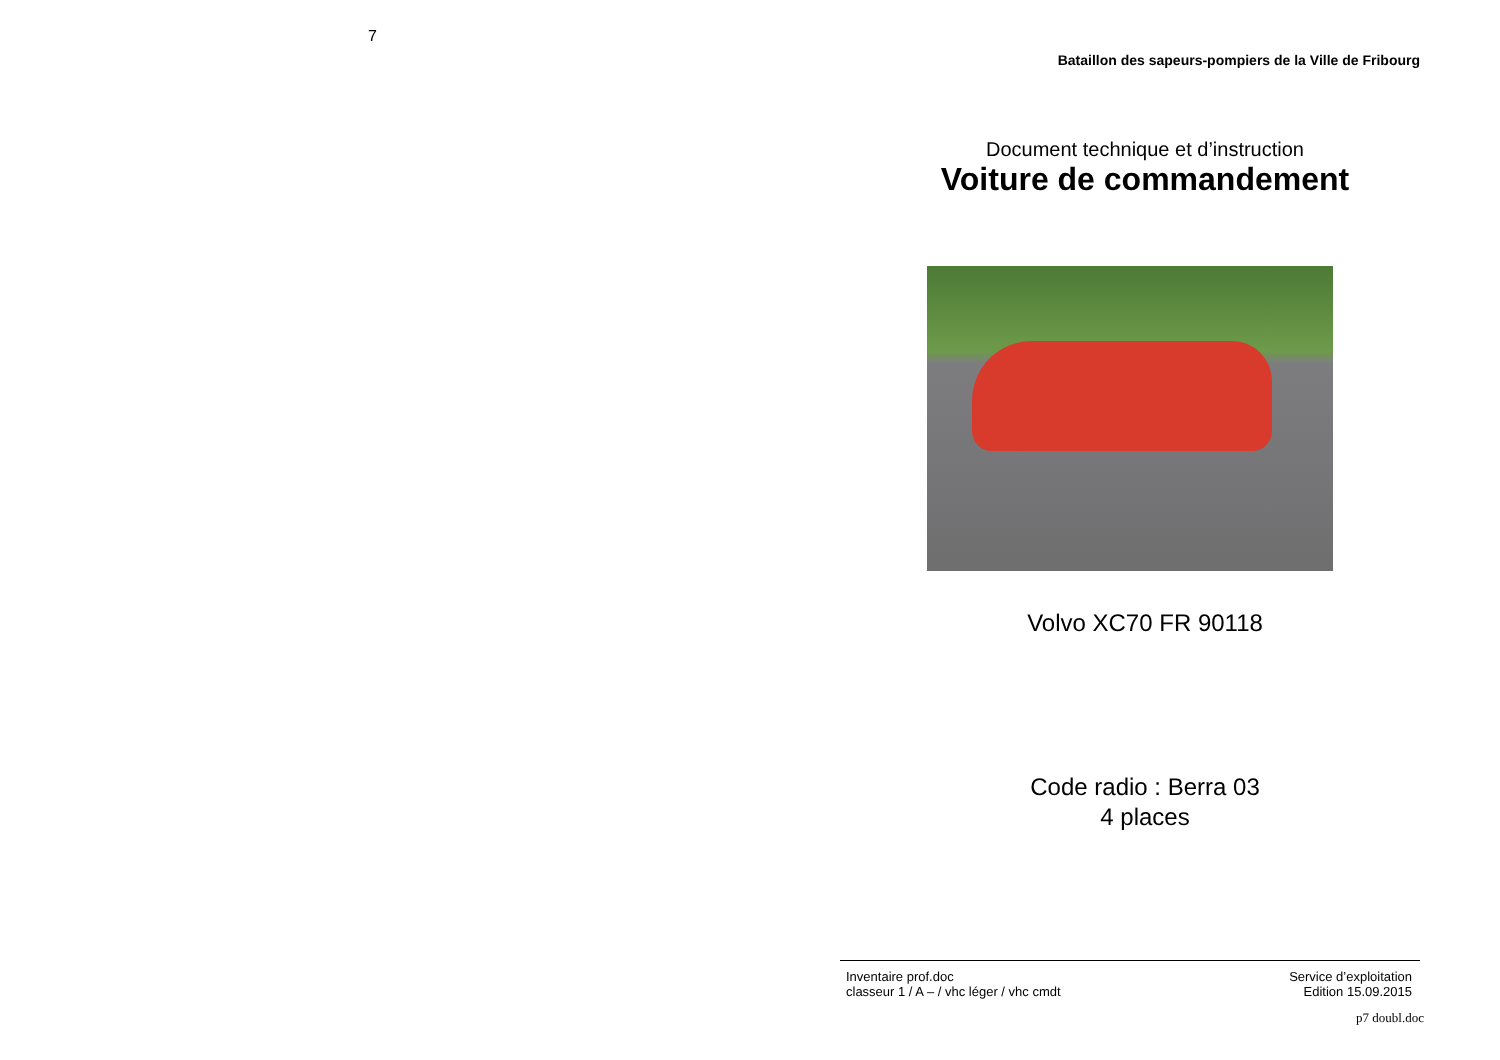7
Bataillon des sapeurs-pompiers de la Ville de Fribourg
Document technique et d’instruction
Voiture de commandement
Volvo XC70 FR 90118
Code radio : Berra 03
4 places
Inventaire prof.doc
classeur 1 / A – / vhc léger / vhc cmdt
Service d’exploitation
Edition 15.09.2015
p7 doubl.doc